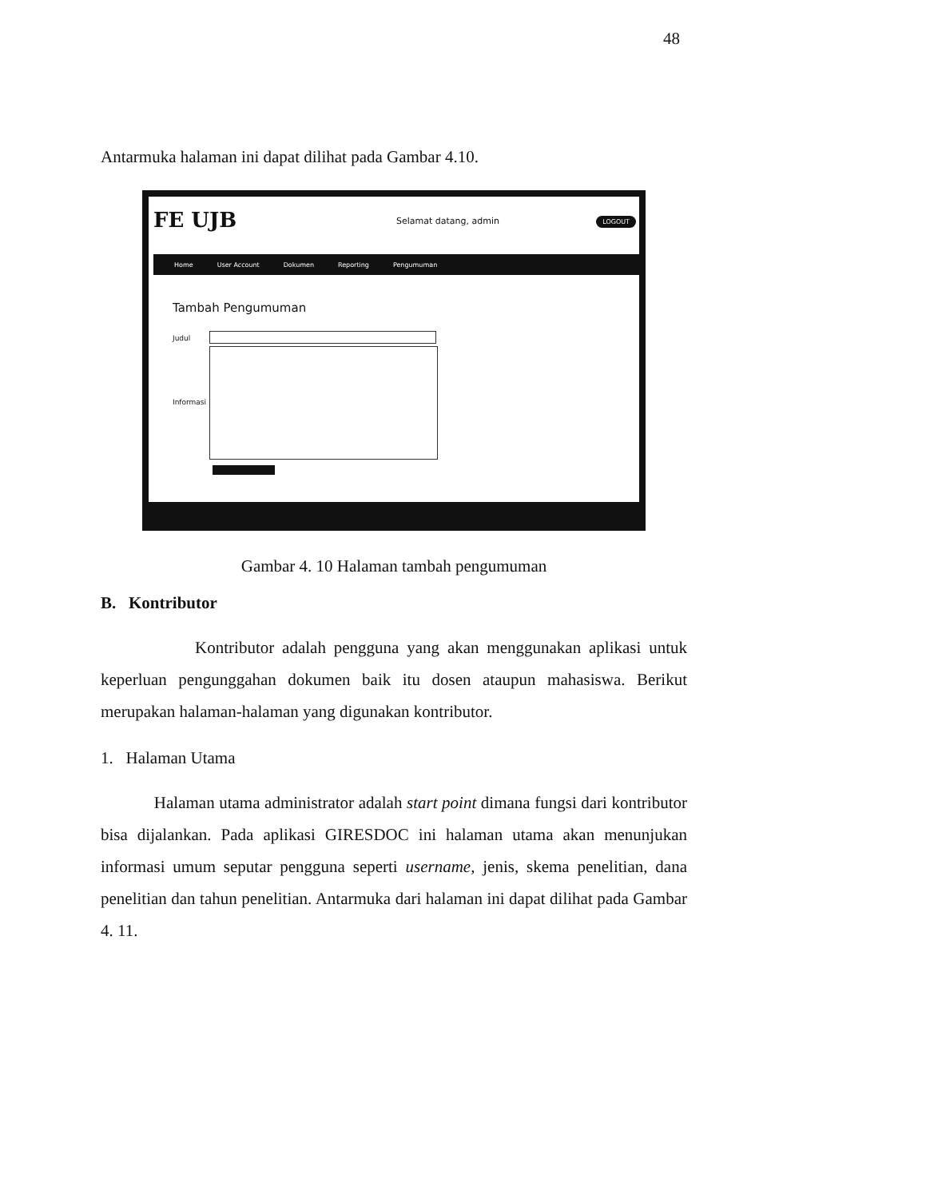48
Antarmuka halaman ini dapat dilihat pada Gambar 4.10.
FE UJB Selamat datang, admin LOGOUT
Home User Account Dokumen Reporting Pengumuman
Tambah Pengumuman
Judul
Informasi
Gambar 4. 10 Halaman tambah pengumuman
B. Kontributor
Kontributor adalah pengguna yang akan menggunakan aplikasi untuk keperluan pengunggahan dokumen baik itu dosen ataupun mahasiswa. Berikut merupakan halaman-halaman yang digunakan kontributor.
1. Halaman Utama
Halaman utama administrator adalah start point dimana fungsi dari kontributor bisa dijalankan. Pada aplikasi GIRESDOC ini halaman utama akan menunjukan informasi umum seputar pengguna seperti username, jenis, skema penelitian, dana penelitian dan tahun penelitian. Antarmuka dari halaman ini dapat dilihat pada Gambar 4. 11.